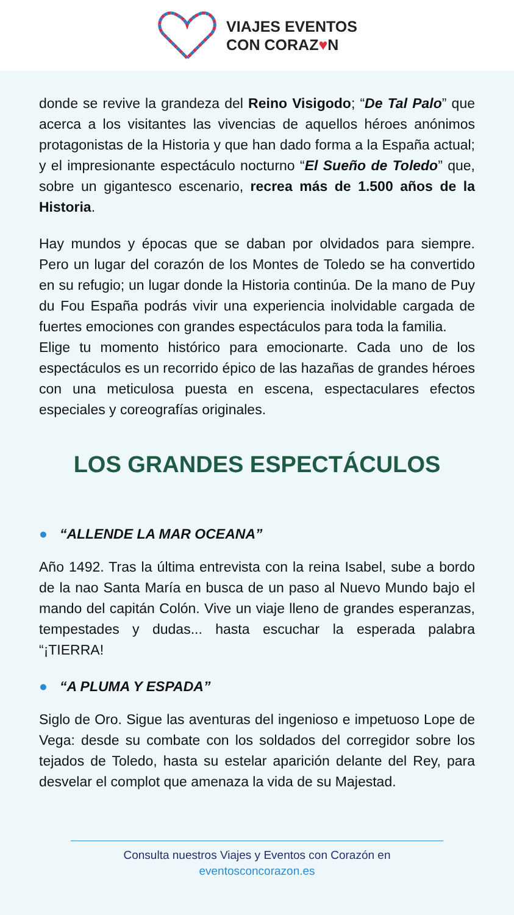VIAJES EVENTOS
CON CORAZ♥N
donde se revive la grandeza del Reino Visigodo; “De Tal Palo” que acerca a los visitantes las vivencias de aquellos héroes anónimos protagonistas de la Historia y que han dado forma a la España actual; y el impresionante espectáculo nocturno “El Sueño de Toledo” que, sobre un gigantesco escenario, recrea más de 1.500 años de la Historia.
Hay mundos y épocas que se daban por olvidados para siempre. Pero un lugar del corazón de los Montes de Toledo se ha convertido en su refugio; un lugar donde la Historia continúa. De la mano de Puy du Fou España podrás vivir una experiencia inolvidable cargada de fuertes emociones con grandes espectáculos para toda la familia.
Elige tu momento histórico para emocionarte. Cada uno de los espectáculos es un recorrido épico de las hazañas de grandes héroes con una meticulosa puesta en escena, espectaculares efectos especiales y coreografías originales.
LOS GRANDES ESPECTÁCULOS
● “ALLENDE LA MAR OCEANA”
Año 1492. Tras la última entrevista con la reina Isabel, sube a bordo de la nao Santa María en busca de un paso al Nuevo Mundo bajo el mando del capitán Colón. Vive un viaje lleno de grandes esperanzas, tempestades y dudas... hasta escuchar la esperada palabra “¡TIERRA!
● “A PLUMA Y ESPADA”
Siglo de Oro. Sigue las aventuras del ingenioso e impetuoso Lope de Vega: desde su combate con los soldados del corregidor sobre los tejados de Toledo, hasta su estelar aparición delante del Rey, para desvelar el complot que amenaza la vida de su Majestad.
Consulta nuestros Viajes y Eventos con Corazón en
eventosconcorazon.es